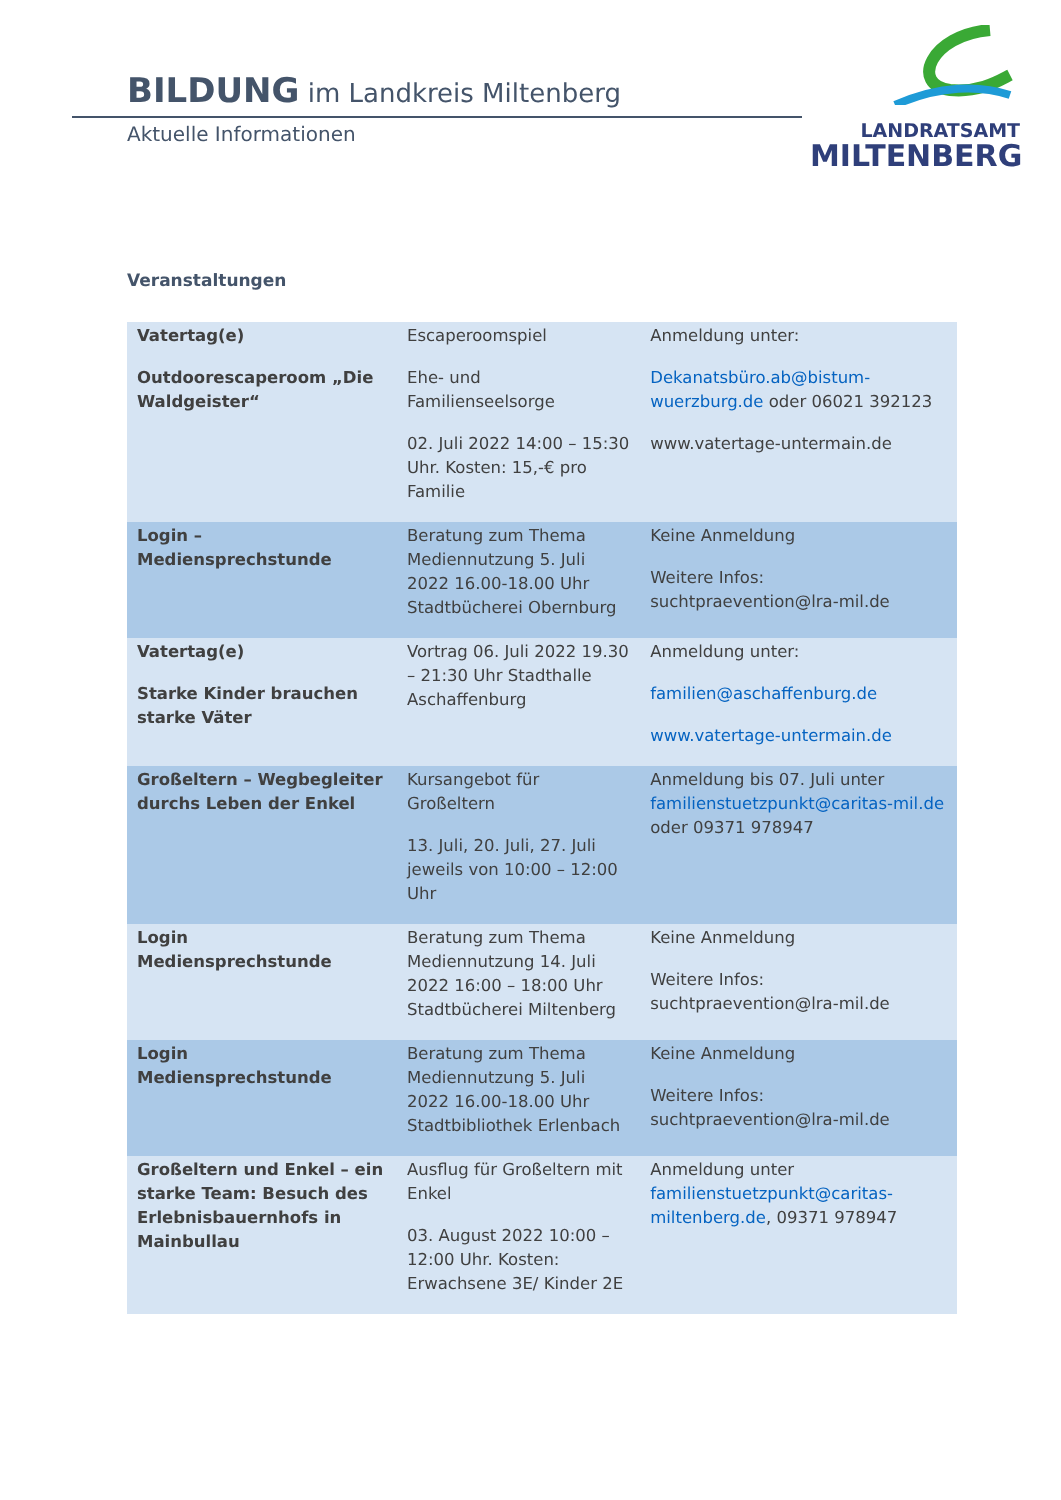BILDUNG im Landkreis Miltenberg
Aktuelle Informationen
LANDRATSAMT
MILTENBERG
Veranstaltungen
| Vatertag(e) Outdoorescaperoom „Die Waldgeister“ | Escaperoomspiel Ehe- und Familienseelsorge 02. Juli 2022 14:00 – 15:30 Uhr. Kosten: 15,-€ pro Familie | Anmeldung unter: Dekanatsbüro.ab@bistum-wuerzburg.de oder 06021 392123 www.vatertage-untermain.de |
| Login – Mediensprechstunde | Beratung zum Thema Mediennutzung 5. Juli 2022 16.00-18.00 Uhr Stadtbücherei Obernburg | Keine Anmeldung Weitere Infos: suchtpraevention@lra-mil.de |
| Vatertag(e) Starke Kinder brauchen starke Väter | Vortrag 06. Juli 2022 19.30 – 21:30 Uhr Stadthalle Aschaffenburg | Anmeldung unter: familien@aschaffenburg.de www.vatertage-untermain.de |
| Großeltern – Wegbegleiter durchs Leben der Enkel | Kursangebot für Großeltern 13. Juli, 20. Juli, 27. Juli jeweils von 10:00 – 12:00 Uhr | Anmeldung bis 07. Juli unter familienstuetzpunkt@caritas-mil.de oder 09371 978947 |
| Login Mediensprechstunde | Beratung zum Thema Mediennutzung 14. Juli 2022 16:00 – 18:00 Uhr Stadtbücherei Miltenberg | Keine Anmeldung Weitere Infos: suchtpraevention@lra-mil.de |
| Login Mediensprechstunde | Beratung zum Thema Mediennutzung 5. Juli 2022 16.00-18.00 Uhr Stadtbibliothek Erlenbach | Keine Anmeldung Weitere Infos: suchtpraevention@lra-mil.de |
| Großeltern und Enkel – ein starke Team: Besuch des Erlebnisbauernhofs in Mainbullau | Ausflug für Großeltern mit Enkel 03. August 2022 10:00 – 12:00 Uhr. Kosten: Erwachsene 3E/ Kinder 2E | Anmeldung unter familienstuetzpunkt@caritas-miltenberg.de , 09371 978947 |